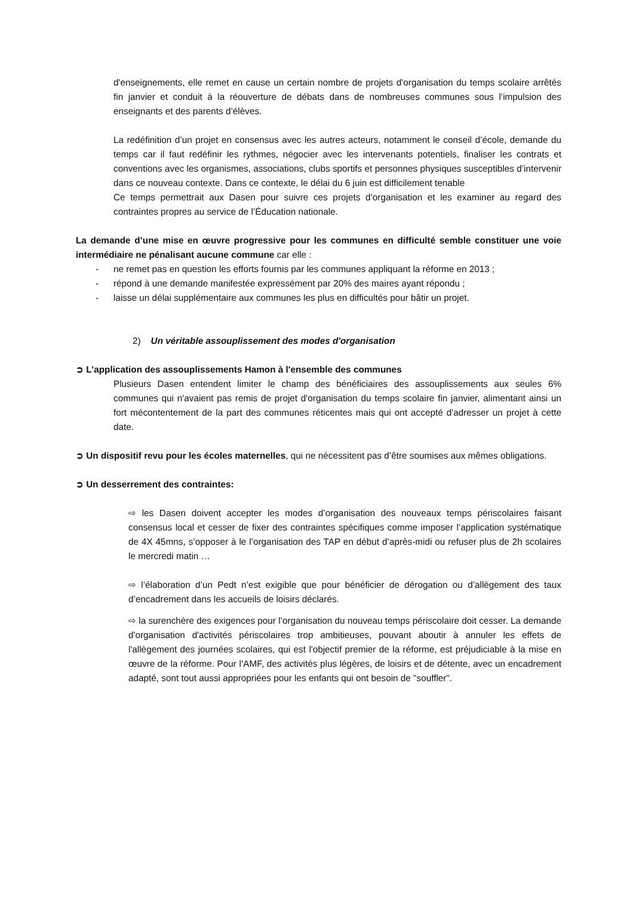d'enseignements, elle remet en cause un certain nombre de projets d'organisation du temps scolaire arrêtés fin janvier et conduit à la réouverture de débats dans de nombreuses communes sous l’impulsion des enseignants et des parents d’élèves.
La redéfinition d’un projet en consensus avec les autres acteurs, notamment le conseil d’école, demande du temps car il faut redéfinir les rythmes, négocier avec les intervenants potentiels, finaliser les contrats et conventions avec les organismes, associations, clubs sportifs et personnes physiques susceptibles d’intervenir dans ce nouveau contexte. Dans ce contexte, le délai du 6 juin est difficilement tenable
Ce temps permettrait aux Dasen pour suivre ces projets d’organisation et les examiner au regard des contraintes propres au service de l’Éducation nationale.
La demande d’une mise en œuvre progressive pour les communes en difficulté semble constituer une voie intermédiaire ne pénalisant aucune commune car elle :
- ne remet pas en question les efforts fournis par les communes appliquant la réforme en 2013 ;
- répond à une demande manifestée expressément par 20% des maires ayant répondu ;
- laisse un délai supplémentaire aux communes les plus en difficultés pour bâtir un projet.
2) Un véritable assouplissement des modes d'organisation
➲ L'application des assouplissements Hamon à l'ensemble des communes
Plusieurs Dasen entendent limiter le champ des bénéficiaires des assouplissements aux seules 6% communes qui n'avaient pas remis de projet d'organisation du temps scolaire fin janvier, alimentant ainsi un fort mécontentement de la part des communes réticentes mais qui ont accepté d'adresser un projet à cette date.
➲ Un dispositif revu pour les écoles maternelles, qui ne nécessitent pas d’être soumises aux mêmes obligations.
➲ Un desserrement des contraintes:
⇨ les Dasen doivent accepter les modes d’organisation des nouveaux temps périscolaires faisant consensus local et cesser de fixer des contraintes spécifiques comme imposer l’application systématique de 4X 45mns, s’opposer à le l’organisation des TAP en début d’après-midi ou refuser plus de 2h scolaires le mercredi matin …
⇨ l’élaboration d’un Pedt n’est exigible que pour bénéficier de dérogation ou d’allègement des taux d’encadrement dans les accueils de loisirs déclarés.
⇨ la surenchère des exigences pour l’organisation du nouveau temps périscolaire doit cesser. La demande d'organisation d'activités périscolaires trop ambitieuses, pouvant aboutir à annuler les effets de l'allègement des journées scolaires, qui est l'objectif premier de la réforme, est préjudiciable à la mise en œuvre de la réforme. Pour l’AMF, des activités plus légères, de loisirs et de détente, avec un encadrement adapté, sont tout aussi appropriées pour les enfants qui ont besoin de "souffler".